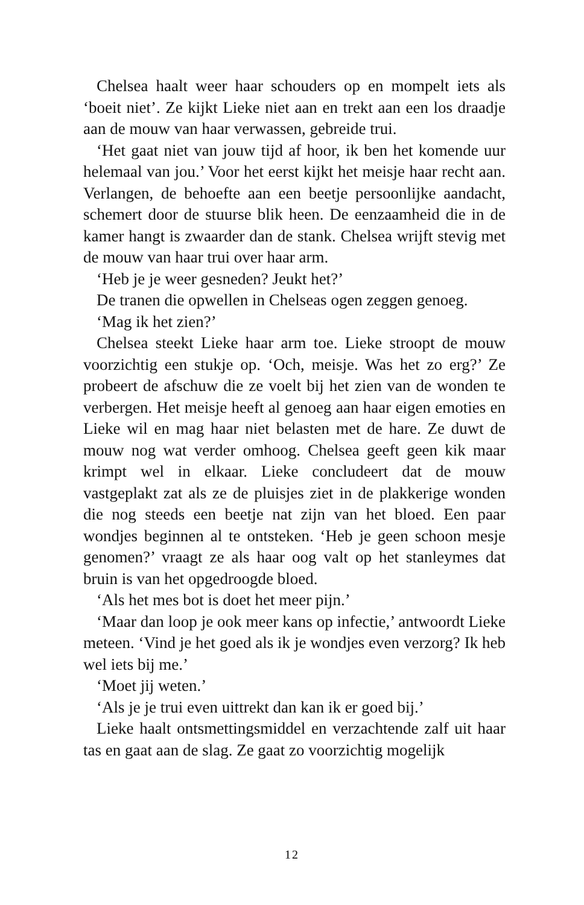Chelsea haalt weer haar schouders op en mompelt iets als ‘boeit niet’. Ze kijkt Lieke niet aan en trekt aan een los draadje aan de mouw van haar verwassen, gebreide trui.
‘Het gaat niet van jouw tijd af hoor, ik ben het komende uur helemaal van jou.’ Voor het eerst kijkt het meisje haar recht aan. Verlangen, de behoefte aan een beetje persoonlijke aandacht, schemert door de stuurse blik heen. De eenzaamheid die in de kamer hangt is zwaarder dan de stank. Chelsea wrijft stevig met de mouw van haar trui over haar arm.
‘Heb je je weer gesneden? Jeukt het?’
De tranen die opwellen in Chelseas ogen zeggen genoeg.
‘Mag ik het zien?’
Chelsea steekt Lieke haar arm toe. Lieke stroopt de mouw voorzichtig een stukje op. ‘Och, meisje. Was het zo erg?’ Ze probeert de afschuw die ze voelt bij het zien van de wonden te verbergen. Het meisje heeft al genoeg aan haar eigen emoties en Lieke wil en mag haar niet belasten met de hare. Ze duwt de mouw nog wat verder omhoog. Chelsea geeft geen kik maar krimpt wel in elkaar. Lieke concludeert dat de mouw vastgeplakt zat als ze de pluisjes ziet in de plakkerige wonden die nog steeds een beetje nat zijn van het bloed. Een paar wondjes beginnen al te ontsteken. ‘Heb je geen schoon mesje genomen?’ vraagt ze als haar oog valt op het stanleymes dat bruin is van het opgedroogde bloed.
‘Als het mes bot is doet het meer pijn.’
‘Maar dan loop je ook meer kans op infectie,’ antwoordt Lieke meteen. ‘Vind je het goed als ik je wondjes even verzorg? Ik heb wel iets bij me.’
‘Moet jij weten.’
‘Als je je trui even uittrekt dan kan ik er goed bij.’
Lieke haalt ontsmettingsmiddel en verzachtende zalf uit haar tas en gaat aan de slag. Ze gaat zo voorzichtig mogelijk
12